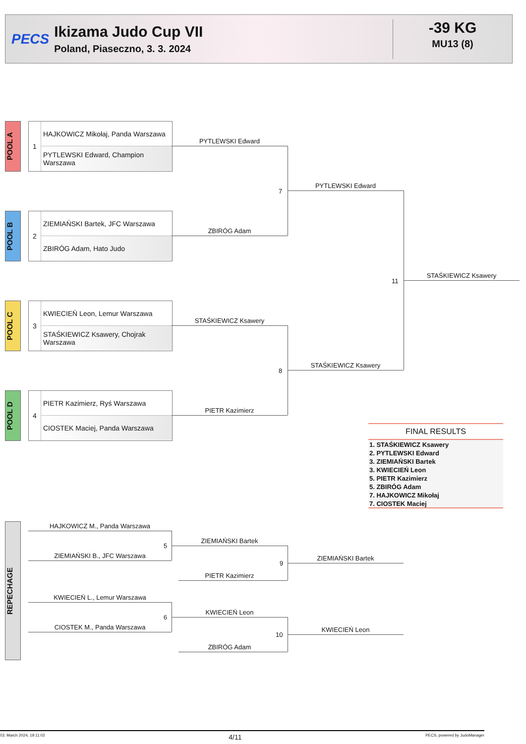PECS
Ikizama Judo Cup VII
Poland, Piaseczno, 3. 3. 2024
-39 KG
MU13 (8)
POOL A
1
HAJKOWICZ Mikołaj, Panda Warszawa
PYTLEWSKI Edward, Champion Warszawa
POOL B
2
ZIEMIAŃSKI Bartek, JFC Warszawa
ZBIRÓG Adam, Hato Judo
POOL C
3
KWIECIEŃ Leon, Lemur Warszawa
STAŚKIEWICZ Ksawery, Chojrak Warszawa
POOL D
4
PIETR Kazimierz, Ryś Warszawa
CIOSTEK Maciej, Panda Warszawa
PYTLEWSKI Edward
ZBIRÓG Adam
7
PYTLEWSKI Edward
STAŚKIEWICZ Ksawery
PIETR Kazimierz
8
STAŚKIEWICZ Ksawery
11
STAŚKIEWICZ Ksawery
FINAL RESULTS
1. STAŚKIEWICZ Ksawery
2. PYTLEWSKI Edward
3. ZIEMIAŃSKI Bartek
3. KWIECIEŃ Leon
5. PIETR Kazimierz
5. ZBIRÓG Adam
7. HAJKOWICZ Mikołaj
7. CIOSTEK Maciej
REPECHAGE
HAJKOWICZ M., Panda Warszawa
ZIEMIAŃSKI B., JFC Warszawa
5
ZIEMIAŃSKI Bartek
PIETR Kazimierz
9
ZIEMIAŃSKI Bartek
KWIECIEŃ L., Lemur Warszawa
CIOSTEK M., Panda Warszawa
6
KWIECIEŃ Leon
ZBIRÓG Adam
10
KWIECIEŃ Leon
03. March 2024, 19:11:02 4/11 PECS, powered by JudoManager